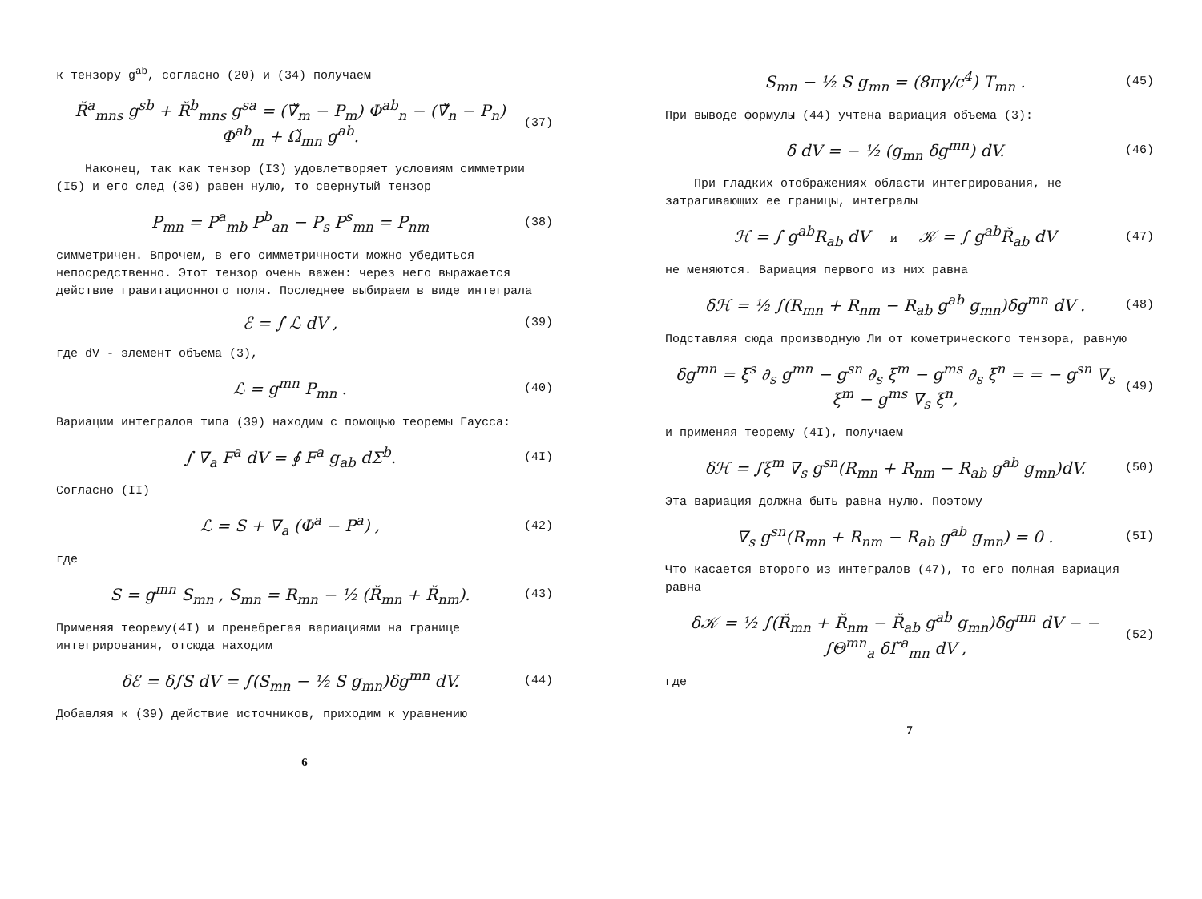к тензору g<sup>ab</sup>, согласно (20) и (34) получаем
Ř<sup>a</sup><sub>mns</sub> g<sup>sb</sup> + Ř<sup>b</sup><sub>mns</sub> g<sup>sa</sup> = (∇̌<sub>m</sub> − P<sub>m</sub>) Φ<sup>ab</sup><sub>n</sub> − (∇̌<sub>n</sub> − P<sub>n</sub>) Φ<sup>ab</sup><sub>m</sub> + Ω̌<sub>mn</sub> g<sup>ab</sup>.
(37)
Наконец, так как тензор (I3) удовлетворяет условиям симметрии (I5) и его след (30) равен нулю, то свернутый тензор
P<sub>mn</sub> = P<sup>a</sup><sub>mb</sub> P<sup>b</sup><sub>an</sub> − P<sub>s</sub> P<sup>s</sup><sub>mn</sub> = P<sub>nm</sub>
(38)
симметричен. Впрочем, в его симметричности можно убедиться непосредственно. Этот тензор очень важен: через него выражается действие гравитационного поля. Последнее выбираем в виде интеграла
ℰ = ∫ ℒ dV ,
(39)
где dV - элемент объема (3),
ℒ = g<sup>mn</sup> P<sub>mn</sub> .
(40)
Вариации интегралов типа (39) находим с помощью теоремы Гаусса:
∫ ∇<sub>a</sub> F<sup>a</sup> dV = ∮ F<sup>a</sup> g<sub>ab</sub> dΣ<sup>b</sup>.
(4I)
Согласно (II)
ℒ = S + ∇<sub>a</sub> (Φ<sup>a</sup> − P<sup>a</sup>) ,
(42)
где
S = g<sup>mn</sup> S<sub>mn</sub> , S<sub>mn</sub> = R<sub>mn</sub> − ½ (Ř<sub>mn</sub> + Ř<sub>nm</sub>).
(43)
Применяя теорему(4I) и пренебрегая вариациями на границе интегрирования, отсюда находим
δℰ = δ∫S dV = ∫(S<sub>mn</sub> − ½ S g<sub>mn</sub>)δg<sup>mn</sup> dV.
(44)
Добавляя к (39) действие источников, приходим к уравнению
6
S<sub>mn</sub> − ½ S g<sub>mn</sub> = (8πγ/c<sup>4</sup>) T<sub>mn</sub> .
(45)
При выводе формулы (44) учтена вариация объема (3):
δ dV = − ½ (g<sub>mn</sub> δg<sup>mn</sup>) dV.
(46)
При гладких отображениях области интегрирования, не затрагивающих ее границы, интегралы
ℋ = ∫ g<sup>ab</sup>R<sub>ab</sub> dV и 𝒦 = ∫ g<sup>ab</sup>Ř<sub>ab</sub> dV
(47)
не меняются. Вариация первого из них равна
δℋ = ½ ∫(R<sub>mn</sub> + R<sub>nm</sub> − R<sub>ab</sub> g<sup>ab</sup> g<sub>mn</sub>)δg<sup>mn</sup> dV .
(48)
Подставляя сюда производную Ли от кометрического тензора, равную
δg<sup>mn</sup> = ξ<sup>s</sup> ∂<sub>s</sub> g<sup>mn</sup> − g<sup>sn</sup> ∂<sub>s</sub> ξ<sup>m</sup> − g<sup>ms</sup> ∂<sub>s</sub> ξ<sup>n</sup> = = − g<sup>sn</sup> ∇<sub>s</sub> ξ<sup>m</sup> − g<sup>ms</sup> ∇<sub>s</sub> ξ<sup>n</sup>,
(49)
и применяя теорему (4I), получаем
δℋ = ∫ξ<sup>m</sup> ∇<sub>s</sub> g<sup>sn</sup>(R<sub>mn</sub> + R<sub>nm</sub> − R<sub>ab</sub> g<sup>ab</sup> g<sub>mn</sub>)dV.
(50)
Эта вариация должна быть равна нулю. Поэтому
∇<sub>s</sub> g<sup>sn</sup>(R<sub>mn</sub> + R<sub>nm</sub> − R<sub>ab</sub> g<sup>ab</sup> g<sub>mn</sub>) = 0 .
(5I)
Что касается второго из интегралов (47), то его полная вариация равна
δ𝒦 = ½ ∫(Ř<sub>mn</sub> + Ř<sub>nm</sub> − Ř<sub>ab</sub> g<sup>ab</sup> g<sub>mn</sub>)δg<sup>mn</sup> dV − − ∫Θ<sup>mn</sup><sub>a</sub> δΓ̌<sup>a</sup><sub>mn</sub> dV ,
(52)
где
7